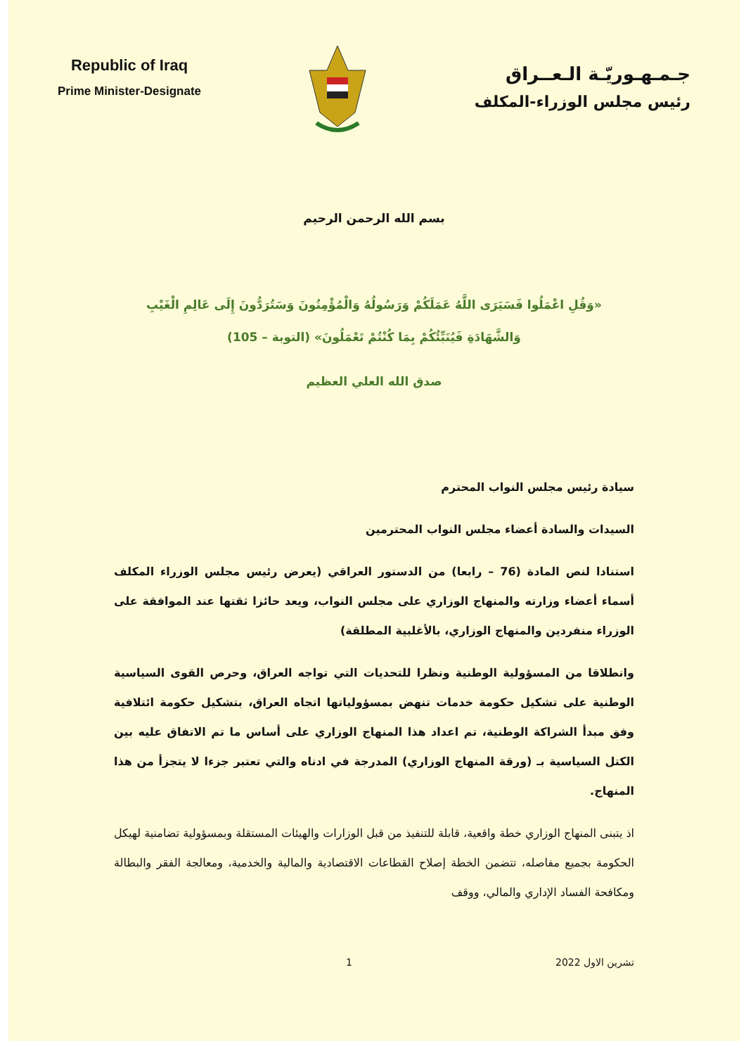Republic of Iraq
Prime Minister-Designate
جـمـهـوريّـة الـعــراق
رئيس مجلس الوزراء-المكلف
بسم الله الرحمن الرحيم
«وَقُلِ اعْمَلُوا فَسَيَرَى اللَّهُ عَمَلَكُمْ وَرَسُولُهُ وَالْمُؤْمِنُونَ وَسَتُرَدُّونَ إِلَى عَالِمِ الْغَيْبِ وَالشَّهَادَةِ فَيُنَبِّئُكُمْ بِمَا كُنْتُمْ تَعْمَلُونَ» (التوبة – 105)
صدق الله العلي العظيم
سيادة رئيس مجلس النواب المحترم
السيدات والسادة أعضاء مجلس النواب المحترمين
استنادا لنص المادة (76 – رابعا) من الدستور العراقي (يعرض رئيس مجلس الوزراء المكلف أسماء أعضاء وزارته والمنهاج الوزاري على مجلس النواب، ويعد حائزا ثقتها عند الموافقة على الوزراء منفردين والمنهاج الوزاري، بالأغلبية المطلقة)
وانطلاقا من المسؤولية الوطنية ونظرا للتحديات التي تواجه العراق، وحرص القوى السياسية الوطنية على تشكيل حكومة خدمات تنهض بمسؤولياتها اتجاه العراق، بتشكيل حكومة ائتلافية وفق مبدأ الشراكة الوطنية، تم اعداد هذا المنهاج الوزاري على أساس ما تم الاتفاق عليه بين الكتل السياسية بـ (ورقة المنهاج الوزاري) المدرجة في ادناه والتي تعتبر جزءا لا يتجزأ من هذا المنهاج.
اذ يتبنى المنهاج الوزاري خطة واقعية، قابلة للتنفيذ من قبل الوزارات والهيئات المستقلة وبمسؤولية تضامنية لهيكل الحكومة بجميع مفاصله، تتضمن الخطة إصلاح القطاعات الاقتصادية والمالية والخدمية، ومعالجة الفقر والبطالة ومكافحة الفساد الإداري والمالي، ووقف
تشرين الاول 2022 1